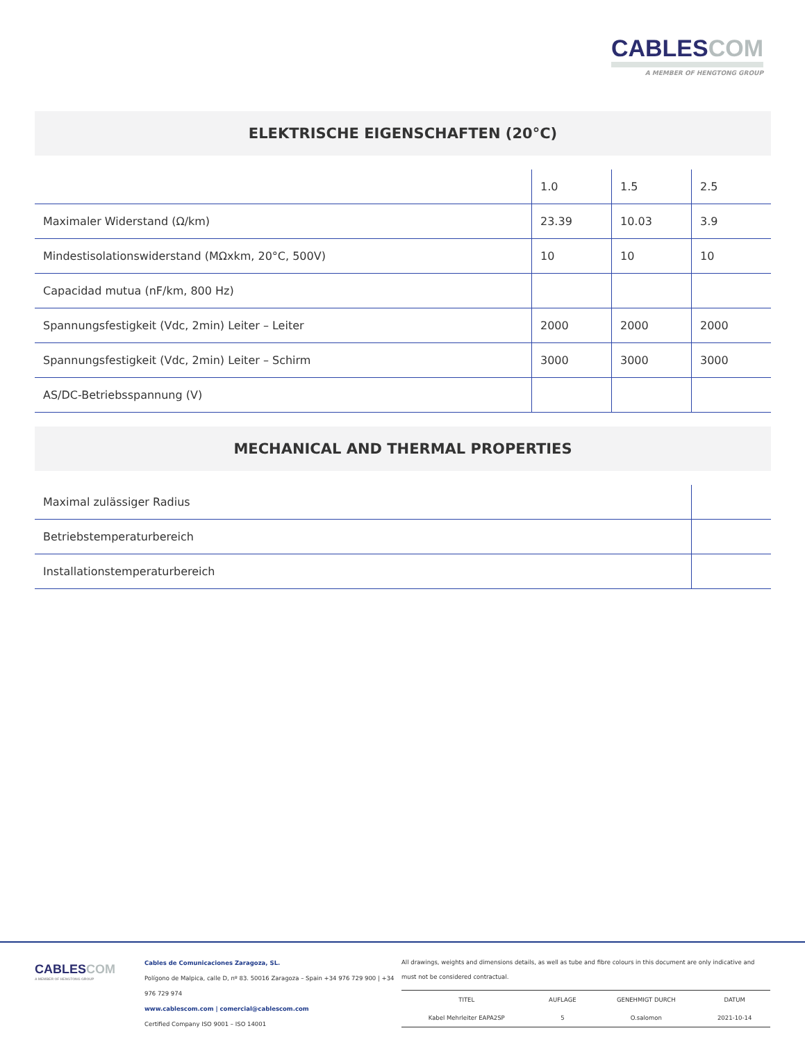CABLESCOM
A MEMBER OF HENGTONG GROUP
ELEKTRISCHE EIGENSCHAFTEN (20°C)
| | 1.0 | 1.5 | 2.5 |
| Maximaler Widerstand (Ω/km) | 23.39 | 10.03 | 3.9 |
| Mindestisolationswiderstand (MΩxkm, 20°C, 500V) | 10 | 10 | 10 |
| Capacidad mutua (nF/km, 800 Hz) | | | |
| Spannungsfestigkeit (Vdc, 2min) Leiter – Leiter | 2000 | 2000 | 2000 |
| Spannungsfestigkeit (Vdc, 2min) Leiter – Schirm | 3000 | 3000 | 3000 |
| AS/DC-Betriebsspannung (V) | | | |
MECHANICAL AND THERMAL PROPERTIES
| Maximal zulässiger Radius | |
| Betriebstemperaturbereich | |
| Installationstemperaturbereich | |
CABLESCOM
A MEMBER OF HENGTONG GROUP
Cables de Comunicaciones Zaragoza, SL.
Polígono de Malpica, calle D, nº 83. 50016 Zaragoza – Spain +34 976 729 900 | +34 976 729 974
www.cablescom.com | comercial@cablescom.com
Certified Company ISO 9001 – ISO 14001
All drawings, weights and dimensions details, as well as tube and fibre colours in this document are only indicative and must not be considered contractual.
| TITEL | AUFLAGE | GENEHMIGT DURCH | DATUM |
| Kabel Mehrleiter EAPA2SP | 5 | O.salomon | 2021-10-14 |